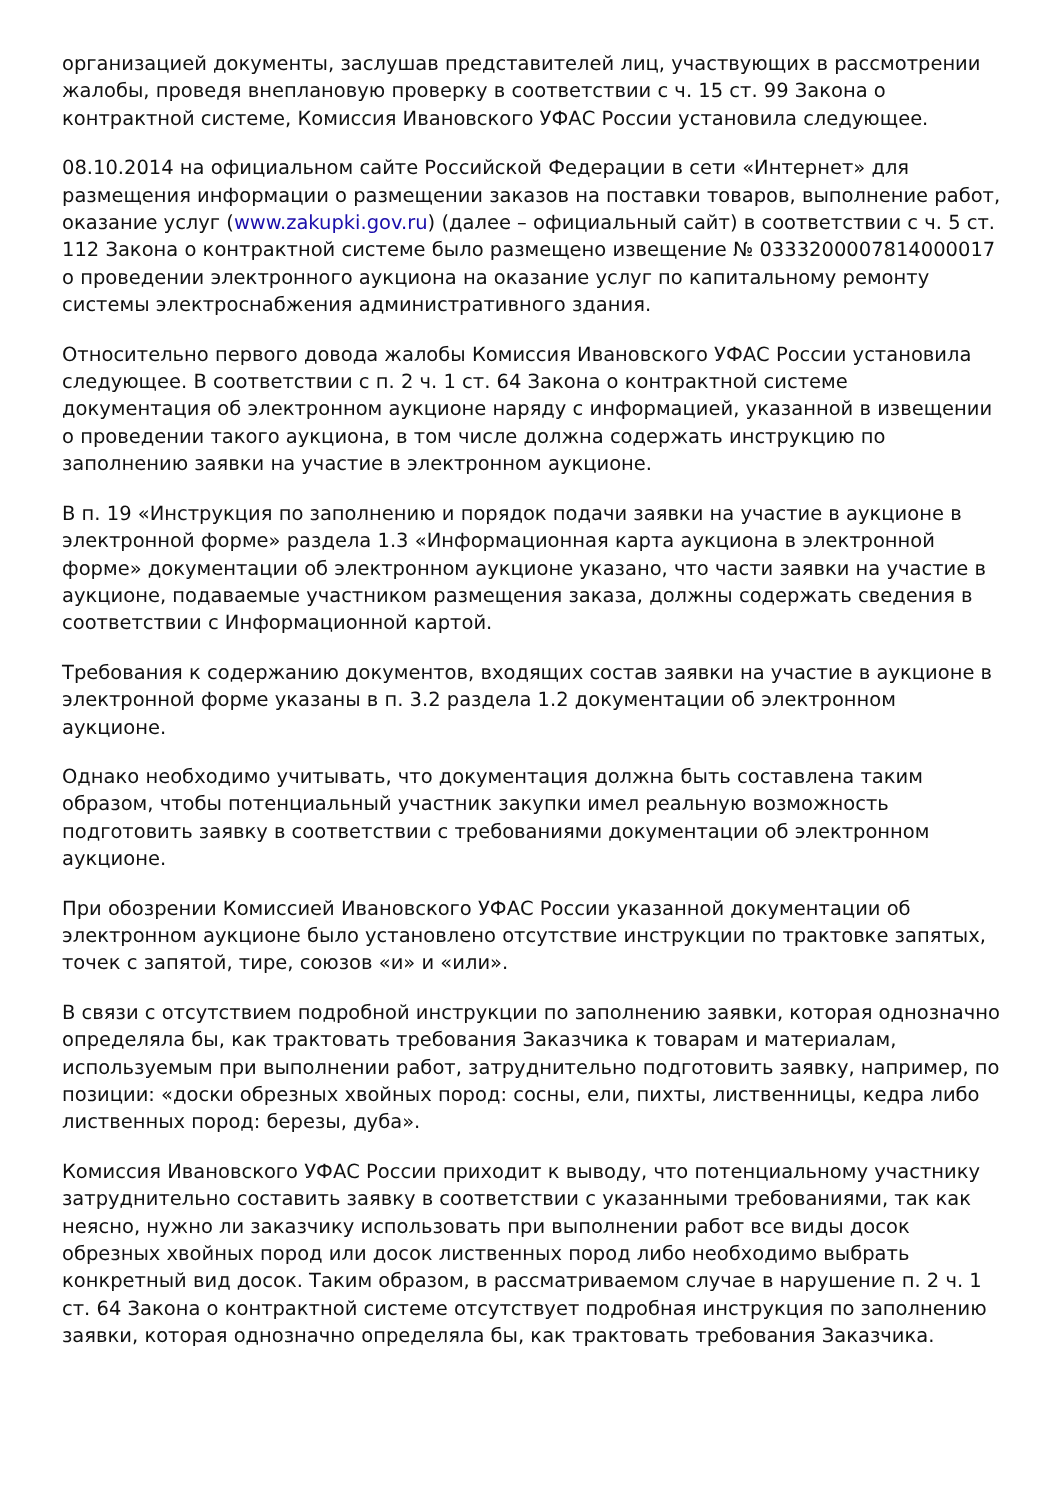организацией документы, заслушав представителей лиц, участвующих в рассмотрении жалобы, проведя внеплановую проверку в соответствии с ч. 15 ст. 99 Закона о контрактной системе, Комиссия Ивановского УФАС России установила следующее.
08.10.2014 на официальном сайте Российской Федерации в сети «Интернет» для размещения информации о размещении заказов на поставки товаров, выполнение работ, оказание услуг (www.zakupki.gov.ru) (далее – официальный сайт) в соответствии с ч. 5 ст. 112 Закона о контрактной системе было размещено извещение № 0333200007814000017 о проведении электронного аукциона на оказание услуг по капитальному ремонту системы электроснабжения административного здания.
Относительно первого довода жалобы Комиссия Ивановского УФАС России установила следующее. В соответствии с п. 2 ч. 1 ст. 64 Закона о контрактной системе документация об электронном аукционе наряду с информацией, указанной в извещении о проведении такого аукциона, в том числе должна содержать инструкцию по заполнению заявки на участие в электронном аукционе.
В п. 19 «Инструкция по заполнению и порядок подачи заявки на участие в аукционе в электронной форме» раздела 1.3 «Информационная карта аукциона в электронной форме» документации об электронном аукционе указано, что части заявки на участие в аукционе, подаваемые участником размещения заказа, должны содержать сведения в соответствии с Информационной картой.
Требования к содержанию документов, входящих состав заявки на участие в аукционе в электронной форме указаны в п. 3.2 раздела 1.2 документации об электронном аукционе.
Однако необходимо учитывать, что документация должна быть составлена таким образом, чтобы потенциальный участник закупки имел реальную возможность подготовить заявку в соответствии с требованиями документации об электронном аукционе.
При обозрении Комиссией Ивановского УФАС России указанной документации об электронном аукционе было установлено отсутствие инструкции по трактовке запятых, точек с запятой, тире, союзов «и» и «или».
В связи с отсутствием подробной инструкции по заполнению заявки, которая однозначно определяла бы, как трактовать требования Заказчика к товарам и материалам, используемым при выполнении работ, затруднительно подготовить заявку, например, по позиции: «доски обрезных хвойных пород: сосны, ели, пихты, лиственницы, кедра либо лиственных пород: березы, дуба».
Комиссия Ивановского УФАС России приходит к выводу, что потенциальному участнику затруднительно составить заявку в соответствии с указанными требованиями, так как неясно, нужно ли заказчику использовать при выполнении работ все виды досок обрезных хвойных пород или досок лиственных пород либо необходимо выбрать конкретный вид досок. Таким образом, в рассматриваемом случае в нарушение п. 2 ч. 1 ст. 64 Закона о контрактной системе отсутствует подробная инструкция по заполнению заявки, которая однозначно определяла бы, как трактовать требования Заказчика.